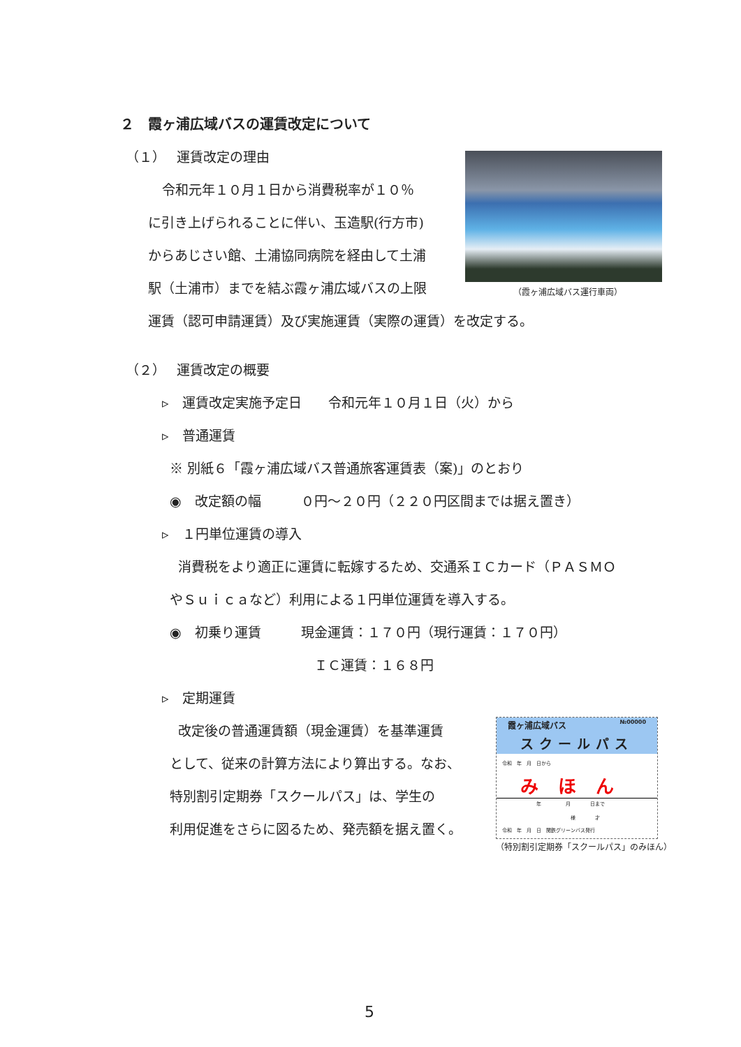２　霞ヶ浦広域バスの運賃改定について
（１）　 運賃改定の理由
（霞ヶ浦広域バス運行車両）
令和元年１０月１日から消費税率が１０％
に引き上げられることに伴い、玉造駅(行方市)
からあじさい館、土浦協同病院を経由して土浦
駅（土浦市）までを結ぶ霞ヶ浦広域バスの上限
運賃（認可申請運賃）及び実施運賃（実際の運賃）を改定する。
（２）　 運賃改定の概要
▹　運賃改定実施予定日　　令和元年１０月１日（火）から
▹　普通運賃
※ 別紙６「霞ヶ浦広域バス普通旅客運賃表（案)」のとおり
◉　改定額の幅　　　０円～２０円（２２０円区間までは据え置き）
▹　１円単位運賃の導入
消費税をより適正に運賃に転嫁するため、交通系ＩＣカード（ＰＡＳＭＯ
やＳｕｉｃａなど）利用による１円単位運賃を導入する。
◉　初乗り運賃　　　現金運賃：１７０円（現行運賃：１７０円）
ＩＣ運賃：１６８円
▹　定期運賃
改定後の普通運賃額（現金運賃）を基準運賃
として、従来の計算方法により算出する。なお、
特別割引定期券「スクールパス」は、学生の
利用促進をさらに図るため、発売額を据え置く。
霞ヶ浦広域バス №00000
スクールパス
令和　年　月　日から
みほん
　　　　　　　年　　　　　月　　　　日まで
　　　　　　　　　　　　　　様　　　　才
令和　年　月　日　関鉄グリーンバス発行
（特別割引定期券「スクールパス」のみほん）
5